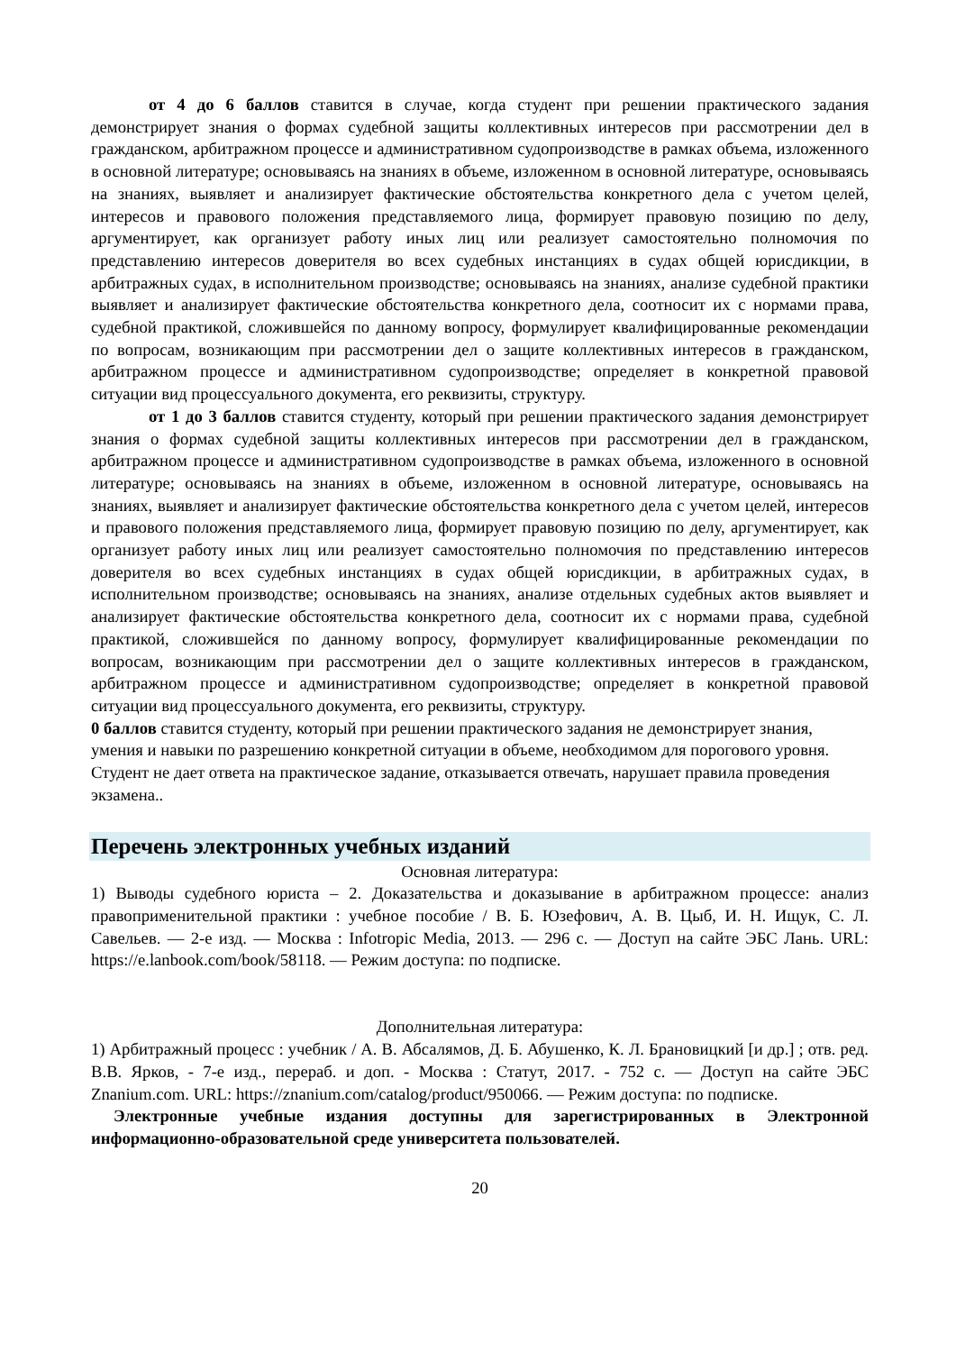от 4 до 6 баллов ставится в случае, когда студент при решении практического задания демонстрирует знания о формах судебной защиты коллективных интересов при рассмотрении дел в гражданском, арбитражном процессе и административном судопроизводстве в рамках объема, изложенного в основной литературе; основываясь на знаниях в объеме, изложенном в основной литературе, основываясь на знаниях, выявляет и анализирует фактические обстоятельства конкретного дела с учетом целей, интересов и правового положения представляемого лица, формирует правовую позицию по делу, аргументирует, как организует работу иных лиц или реализует самостоятельно полномочия по представлению интересов доверителя во всех судебных инстанциях в судах общей юрисдикции, в арбитражных судах, в исполнительном производстве; основываясь на знаниях, анализе судебной практики выявляет и анализирует фактические обстоятельства конкретного дела, соотносит их с нормами права, судебной практикой, сложившейся по данному вопросу, формулирует квалифицированные рекомендации по вопросам, возникающим при рассмотрении дел о защите коллективных интересов в гражданском, арбитражном процессе и административном судопроизводстве; определяет в конкретной правовой ситуации вид процессуального документа, его реквизиты, структуру.
от 1 до 3 баллов ставится студенту, который при решении практического задания демонстрирует знания о формах судебной защиты коллективных интересов при рассмотрении дел в гражданском, арбитражном процессе и административном судопроизводстве в рамках объема, изложенного в основной литературе; основываясь на знаниях в объеме, изложенном в основной литературе, основываясь на знаниях, выявляет и анализирует фактические обстоятельства конкретного дела с учетом целей, интересов и правового положения представляемого лица, формирует правовую позицию по делу, аргументирует, как организует работу иных лиц или реализует самостоятельно полномочия по представлению интересов доверителя во всех судебных инстанциях в судах общей юрисдикции, в арбитражных судах, в исполнительном производстве; основываясь на знаниях, анализе отдельных судебных актов выявляет и анализирует фактические обстоятельства конкретного дела, соотносит их с нормами права, судебной практикой, сложившейся по данному вопросу, формулирует квалифицированные рекомендации по вопросам, возникающим при рассмотрении дел о защите коллективных интересов в гражданском, арбитражном процессе и административном судопроизводстве; определяет в конкретной правовой ситуации вид процессуального документа, его реквизиты, структуру.
0 баллов ставится студенту, который при решении практического задания не демонстрирует знания, умения и навыки по разрешению конкретной ситуации в объеме, необходимом для порогового уровня. Студент не дает ответа на практическое задание, отказывается отвечать, нарушает правила проведения экзамена..
Перечень электронных учебных изданий
Основная литература:
1) Выводы судебного юриста – 2. Доказательства и доказывание в арбитражном процессе: анализ правоприменительной практики : учебное пособие / В. Б. Юзефович, А. В. Цыб, И. Н. Ищук, С. Л. Савельев. — 2-е изд. — Москва : Infotropic Media, 2013. — 296 с. — Доступ на сайте ЭБС Лань. URL: https://e.lanbook.com/book/58118. — Режим доступа: по подписке.
Дополнительная литература:
1) Арбитражный процесс : учебник / А. В. Абсалямов, Д. Б. Абушенко, К. Л. Брановицкий [и др.] ; отв. ред. В.В. Ярков, - 7-е изд., перераб. и доп. - Москва : Статут, 2017. - 752 с. — Доступ на сайте ЭБС Znanium.com. URL: https://znanium.com/catalog/product/950066. — Режим доступа: по подписке.
Электронные учебные издания доступны для зарегистрированных в Электронной информационно-образовательной среде университета пользователей.
20